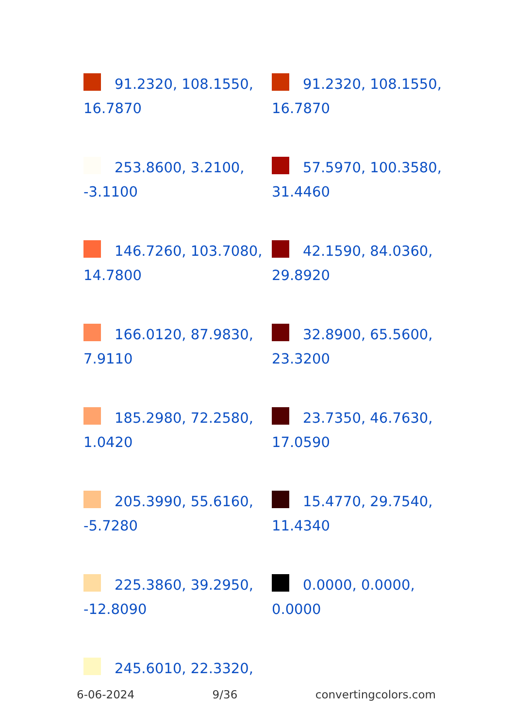91.2320, 108.1550, 16.7870
91.2320, 108.1550, 16.7870
253.8600, 3.2100, -3.1100
57.5970, 100.3580, 31.4460
146.7260, 103.7080, 14.7800
42.1590, 84.0360, 29.8920
166.0120, 87.9830, 7.9110
32.8900, 65.5600, 23.3200
185.2980, 72.2580, 1.0420
23.7350, 46.7630, 17.0590
205.3990, 55.6160, -5.7280
15.4770, 29.7540, 11.4340
225.3860, 39.2950, -12.8090
0.0000, 0.0000, 0.0000
245.6010, 22.3320,
6-06-2024 9/36 convertingcolors.com